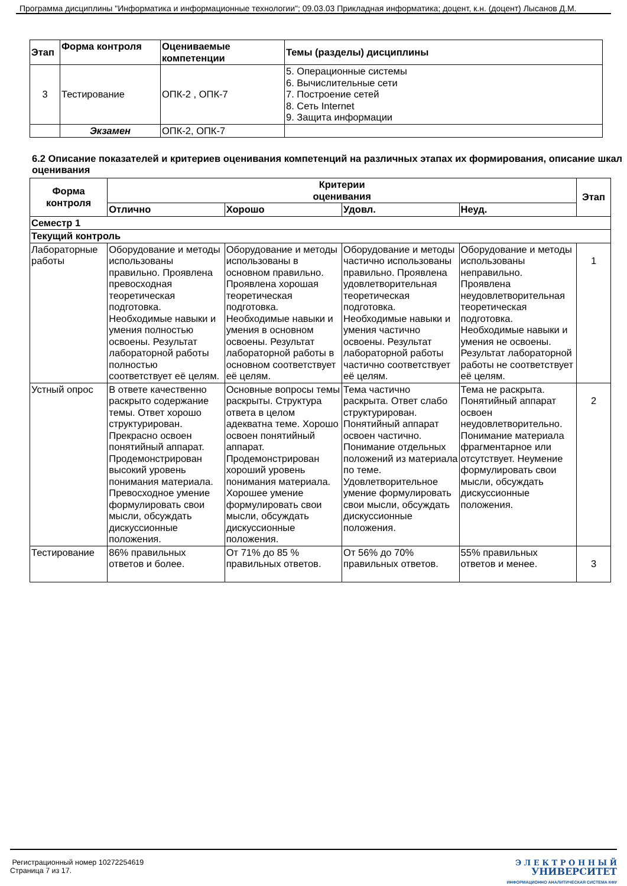Программа дисциплины "Информатика и информационные технологии"; 09.03.03 Прикладная информатика; доцент, к.н. (доцент) Лысанов Д.М.
| Этап | Форма контроля | Оцениваемые компетенции | Темы (разделы) дисциплины |
| --- | --- | --- | --- |
| 3 | Тестирование | ОПК-2 , ОПК-7 | 5. Операционные системы 6. Вычислительные сети 7. Построение сетей 8. Сеть Internet 9. Защита информации |
| | Экзамен | ОПК-2, ОПК-7 | |
6.2 Описание показателей и критериев оценивания компетенций на различных этапах их формирования, описание шкал оценивания
| Форма контроля | Критерии оценивания | | | | Этап |
| --- | --- | --- | --- | --- | --- |
| | Отлично | Хорошо | Удовл. | Неуд. | |
| Семестр 1 | | | | | |
| Текущий контроль | | | | | |
| Лабораторные работы | Оборудование и методы использованы правильно. Проявлена превосходная теоретическая подготовка. Необходимые навыки и умения полностью освоены. Результат лабораторной работы полностью соответствует её целям. | Оборудование и методы использованы в основном правильно. Проявлена хорошая теоретическая подготовка. Необходимые навыки и умения в основном освоены. Результат лабораторной работы в основном соответствует её целям. | Оборудование и методы частично использованы правильно. Проявлена удовлетворительная теоретическая подготовка. Необходимые навыки и умения частично освоены. Результат лабораторной работы частично соответствует её целям. | Оборудование и методы использованы неправильно. Проявлена неудовлетворительная теоретическая подготовка. Необходимые навыки и умения не освоены. Результат лабораторной работы не соответствует её целям. | 1 |
| Устный опрос | В ответе качественно раскрыто содержание темы. Ответ хорошо структурирован. Прекрасно освоен понятийный аппарат. Продемонстрирован высокий уровень понимания материала. Превосходное умение формулировать свои мысли, обсуждать дискуссионные положения. | Основные вопросы темы раскрыты. Структура ответа в целом адекватна теме. Хорошо освоен понятийный аппарат. Продемонстрирован хороший уровень понимания материала. Хорошее умение формулировать свои мысли, обсуждать дискуссионные положения. | Тема частично раскрыта. Ответ слабо структурирован. Понятийный аппарат освоен частично. Понимание отдельных положений из материала по теме. Удовлетворительное умение формулировать свои мысли, обсуждать дискуссионные положения. | Тема не раскрыта. Понятийный аппарат освоен неудовлетворительно. Понимание материала фрагментарное или отсутствует. Неумение формулировать свои мысли, обсуждать дискуссионные положения. | 2 |
| Тестирование | 86% правильных ответов и более. | От 71% до 85 % правильных ответов. | От 56% до 70% правильных ответов. | 55% правильных ответов и менее. | 3 |
Регистрационный номер 10272254619
Страница 7 из 17.
Э Л Е К Т Р О Н Н Ы Й
УНИВЕРСИТЕТ
ИНФОРМАЦИОННО АНАЛИТИЧЕСКАЯ СИСТЕМА КФУ